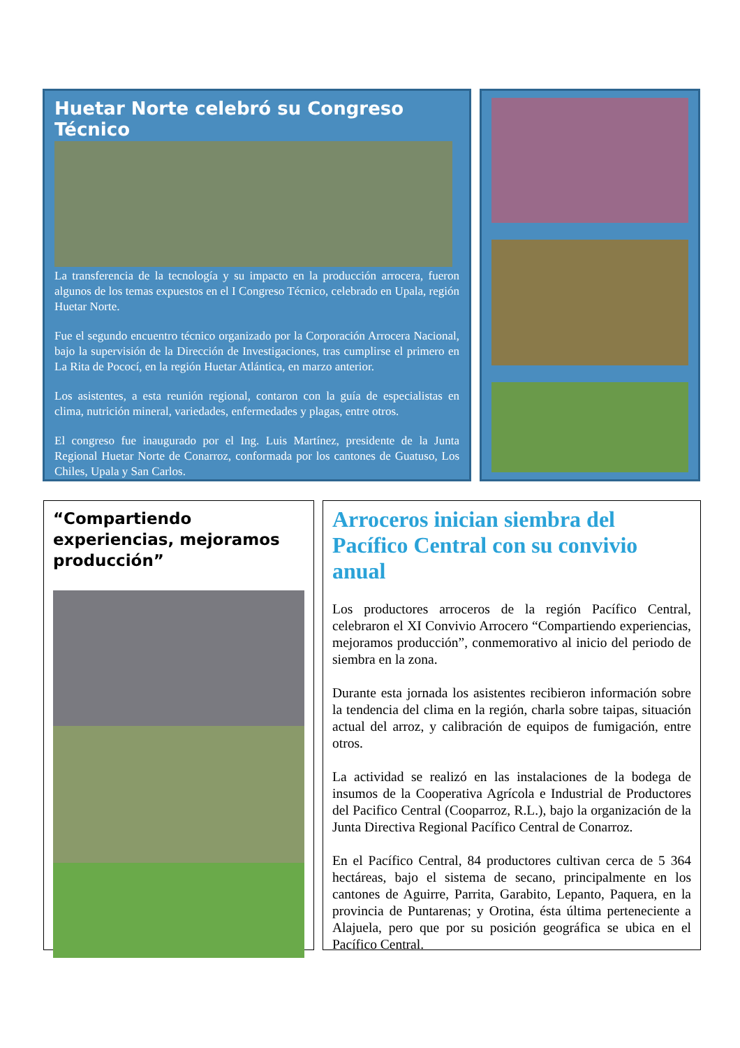Huetar Norte celebró su Congreso Técnico
La transferencia de la tecnología y su impacto en la producción arrocera, fueron algunos de los temas expuestos en el I Congreso Técnico, celebrado en Upala, región Huetar Norte.
Fue el segundo encuentro técnico organizado por la Corporación Arrocera Nacional, bajo la supervisión de la Dirección de Investigaciones, tras cumplirse el primero en La Rita de Pococí, en la región Huetar Atlántica, en marzo anterior.
Los asistentes, a esta reunión regional, contaron con la guía de especialistas en clima, nutrición mineral, variedades, enfermedades y plagas, entre otros.
El congreso fue inaugurado por el Ing. Luis Martínez, presidente de la Junta Regional Huetar Norte de Conarroz, conformada por los cantones de Guatuso, Los Chiles, Upala y San Carlos.
“Compartiendo experiencias, mejoramos producción”
Arroceros inician siembra del Pacífico Central con su convivio anual
Los productores arroceros de la región Pacífico Central, celebraron el XI Convivio Arrocero “Compartiendo experiencias, mejoramos producción”, conmemorativo al inicio del periodo de siembra en la zona.
Durante esta jornada los asistentes recibieron información sobre la tendencia del clima en la región, charla sobre taipas, situación actual del arroz, y calibración de equipos de fumigación, entre otros.
La actividad se realizó en las instalaciones de la bodega de insumos de la Cooperativa Agrícola e Industrial de Productores del Pacifico Central (Cooparroz, R.L.), bajo la organización de la Junta Directiva Regional Pacífico Central de Conarroz.
En el Pacífico Central, 84 productores cultivan cerca de 5 364 hectáreas, bajo el sistema de secano, principalmente en los cantones de Aguirre, Parrita, Garabito, Lepanto, Paquera, en la provincia de Puntarenas; y Orotina, ésta última perteneciente a Alajuela, pero que por su posición geográfica se ubica en el Pacífico Central.